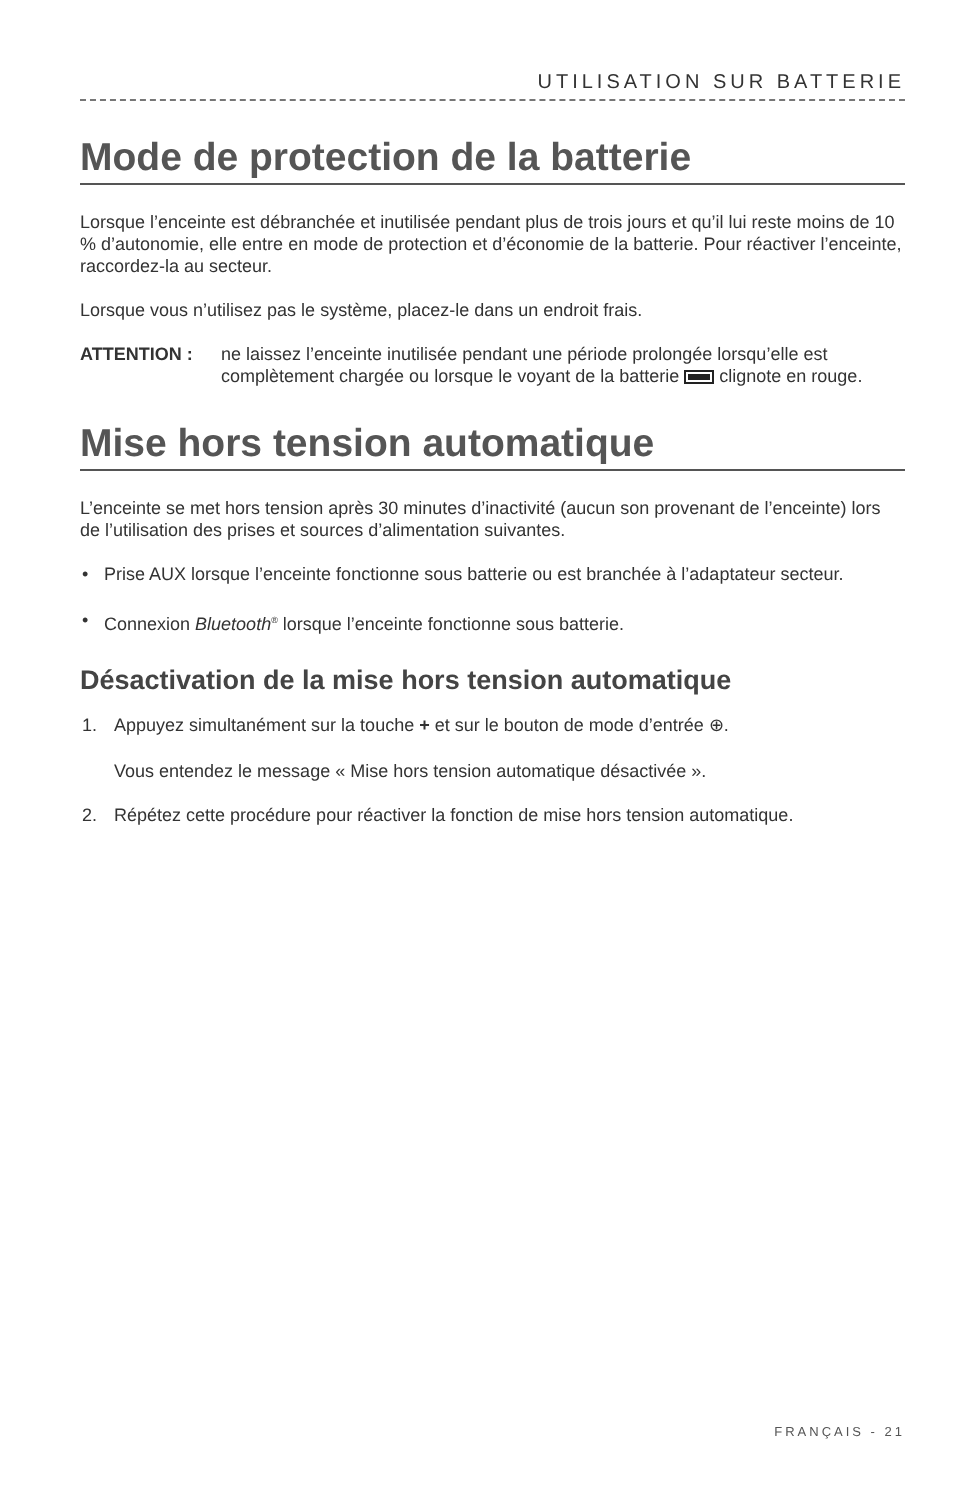UTILISATION SUR BATTERIE
Mode de protection de la batterie
Lorsque l’enceinte est débranchée et inutilisée pendant plus de trois jours et qu’il lui reste moins de 10 % d’autonomie, elle entre en mode de protection et d’économie de la batterie. Pour réactiver l’enceinte, raccordez-la au secteur.
Lorsque vous n’utilisez pas le système, placez-le dans un endroit frais.
ATTENTION : ne laissez l’enceinte inutilisée pendant une période prolongée lorsqu’elle est complètement chargée ou lorsque le voyant de la batterie clignote en rouge.
Mise hors tension automatique
L’enceinte se met hors tension après 30 minutes d’inactivité (aucun son provenant de l’enceinte) lors de l’utilisation des prises et sources d’alimentation suivantes.
• Prise AUX lorsque l’enceinte fonctionne sous batterie ou est branchée à l’adaptateur secteur.
• Connexion Bluetooth<sup>®</sup> lorsque l’enceinte fonctionne sous batterie.
Désactivation de la mise hors tension automatique
1. Appuyez simultanément sur la touche + et sur le bouton de mode d’entrée ⊕.
Vous entendez le message « Mise hors tension automatique désactivée ».
2. Répétez cette procédure pour réactiver la fonction de mise hors tension automatique.
FRANÇAIS - 21